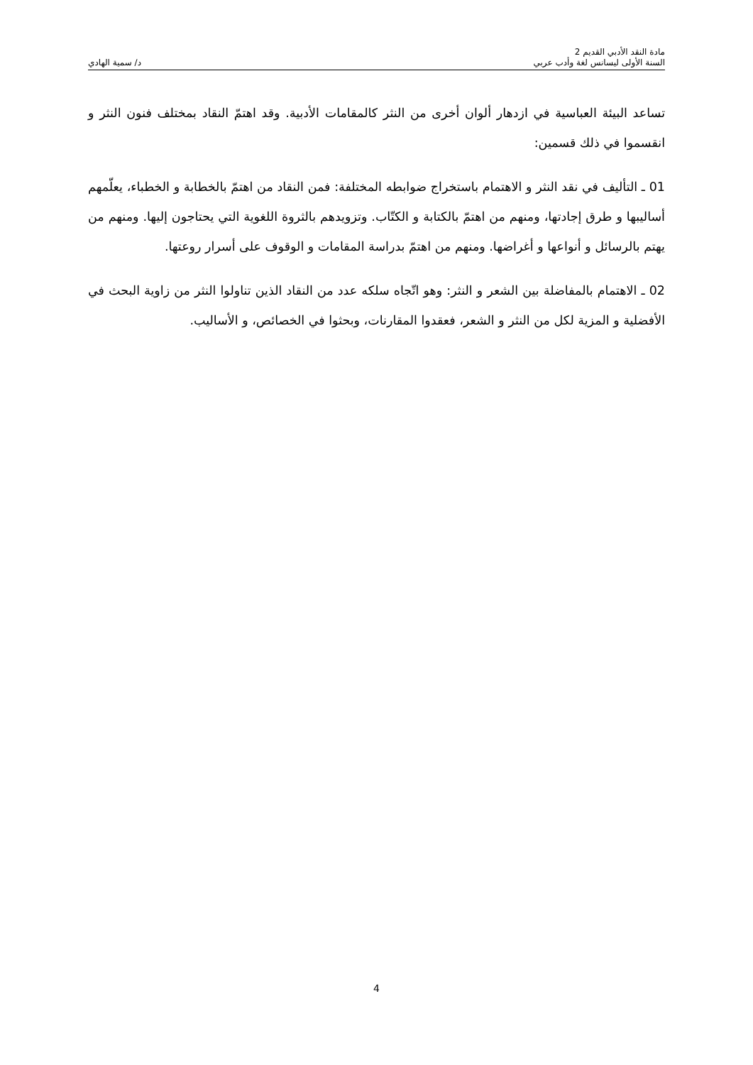مادة النقد الأدبي القديم 2
السنة الأولى ليسانس لغة وأدب عربي
د/ سمية الهادي
تساعد البيئة العباسية في ازدهار ألوان أخرى من النثر كالمقامات الأدبية. وقد اهتمّ النقاد بمختلف فنون النثر و انقسموا في ذلك قسمين:
01 ـ التأليف في نقد النثر و الاهتمام باستخراج ضوابطه المختلفة: فمن النقاد من اهتمّ بالخطابة و الخطباء، يعلّمهم أساليبها و طرق إجادتها، ومنهم من اهتمّ بالكتابة و الكتّاب. وتزويدهم بالثروة اللغوية التي يحتاجون إليها. ومنهم من يهتم بالرسائل و أنواعها و أغراضها. ومنهم من اهتمّ بدراسة المقامات و الوقوف على أسرار روعتها.
02 ـ الاهتمام بالمفاضلة بين الشعر و النثر: وهو اتّجاه سلكه عدد من النقاد الذين تناولوا النثر من زاوية البحث في الأفضلية و المزية لكل من النثر و الشعر، فعقدوا المقارنات، وبحثوا في الخصائص، و الأساليب.
4